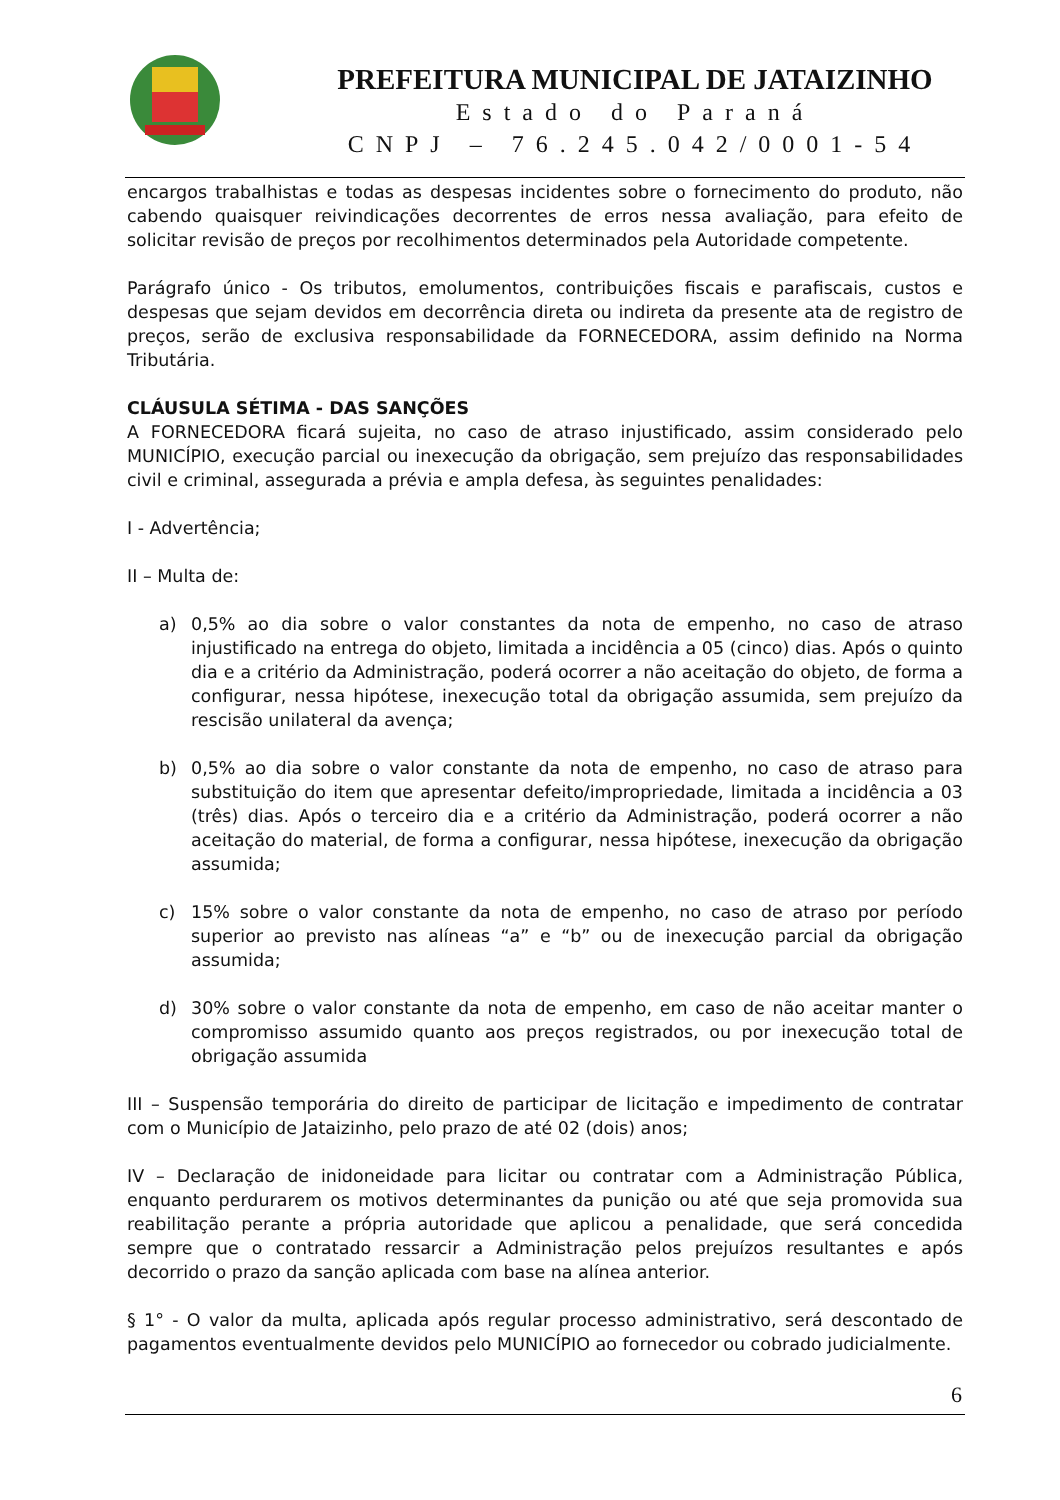PREFEITURA MUNICIPAL DE JATAIZINHO
Estado do Paraná
CNPJ – 76.245.042/0001-54
encargos trabalhistas e todas as despesas incidentes sobre o fornecimento do produto, não cabendo quaisquer reivindicações decorrentes de erros nessa avaliação, para efeito de solicitar revisão de preços por recolhimentos determinados pela Autoridade competente.
Parágrafo único - Os tributos, emolumentos, contribuições fiscais e parafiscais, custos e despesas que sejam devidos em decorrência direta ou indireta da presente ata de registro de preços, serão de exclusiva responsabilidade da FORNECEDORA, assim definido na Norma Tributária.
CLÁUSULA SÉTIMA - DAS SANÇÕES
A FORNECEDORA ficará sujeita, no caso de atraso injustificado, assim considerado pelo MUNICÍPIO, execução parcial ou inexecução da obrigação, sem prejuízo das responsabilidades civil e criminal, assegurada a prévia e ampla defesa, às seguintes penalidades:
I - Advertência;
II – Multa de:
a) 0,5% ao dia sobre o valor constantes da nota de empenho, no caso de atraso injustificado na entrega do objeto, limitada a incidência a 05 (cinco) dias. Após o quinto dia e a critério da Administração, poderá ocorrer a não aceitação do objeto, de forma a configurar, nessa hipótese, inexecução total da obrigação assumida, sem prejuízo da rescisão unilateral da avença;
b) 0,5% ao dia sobre o valor constante da nota de empenho, no caso de atraso para substituição do item que apresentar defeito/impropriedade, limitada a incidência a 03 (três) dias. Após o terceiro dia e a critério da Administração, poderá ocorrer a não aceitação do material, de forma a configurar, nessa hipótese, inexecução da obrigação assumida;
c) 15% sobre o valor constante da nota de empenho, no caso de atraso por período superior ao previsto nas alíneas “a” e “b” ou de inexecução parcial da obrigação assumida;
d) 30% sobre o valor constante da nota de empenho, em caso de não aceitar manter o compromisso assumido quanto aos preços registrados, ou por inexecução total de obrigação assumida
III – Suspensão temporária do direito de participar de licitação e impedimento de contratar com o Município de Jataizinho, pelo prazo de até 02 (dois) anos;
IV – Declaração de inidoneidade para licitar ou contratar com a Administração Pública, enquanto perdurarem os motivos determinantes da punição ou até que seja promovida sua reabilitação perante a própria autoridade que aplicou a penalidade, que será concedida sempre que o contratado ressarcir a Administração pelos prejuízos resultantes e após decorrido o prazo da sanção aplicada com base na alínea anterior.
§ 1° - O valor da multa, aplicada após regular processo administrativo, será descontado de pagamentos eventualmente devidos pelo MUNICÍPIO ao fornecedor ou cobrado judicialmente.
6